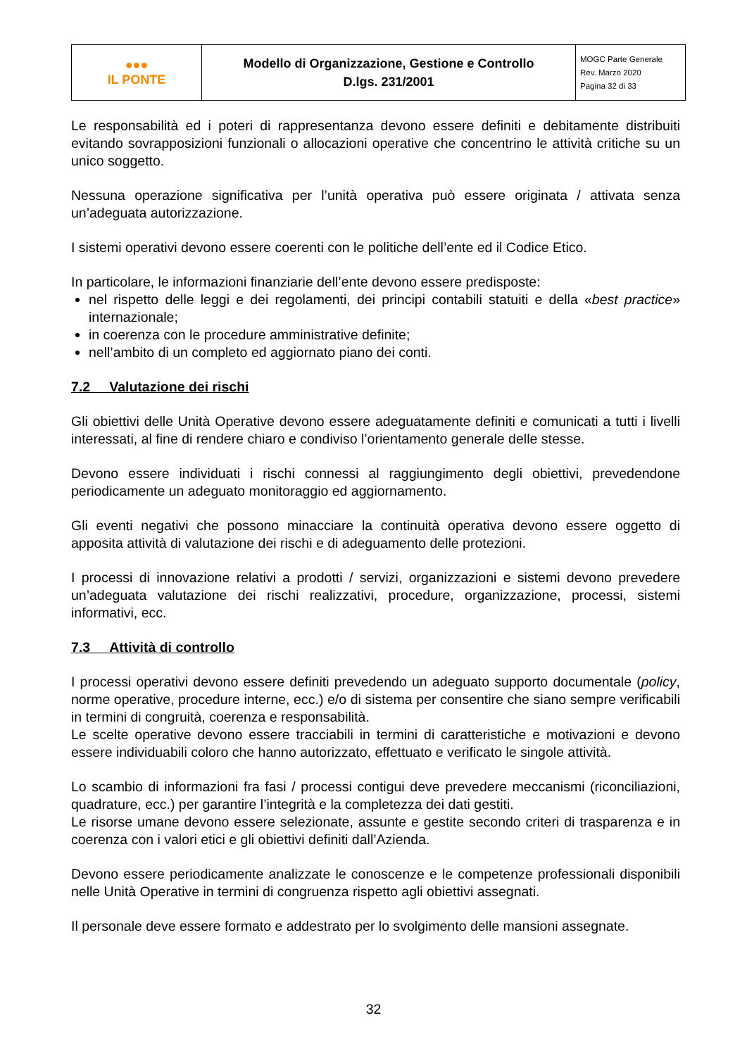| ●●● IL PONTE | Modello di Organizzazione, Gestione e Controllo D.lgs. 231/2001 | MOGC Parte Generale Rev. Marzo 2020 Pagina 32 di 33 |
Le responsabilità ed i poteri di rappresentanza devono essere definiti e debitamente distribuiti evitando sovrapposizioni funzionali o allocazioni operative che concentrino le attività critiche su un unico soggetto.
Nessuna operazione significativa per l’unità operativa può essere originata / attivata senza un’adeguata autorizzazione.
I sistemi operativi devono essere coerenti con le politiche dell’ente ed il Codice Etico.
In particolare, le informazioni finanziarie dell’ente devono essere predisposte:
nel rispetto delle leggi e dei regolamenti, dei principi contabili statuiti e della «best practice» internazionale;
in coerenza con le procedure amministrative definite;
nell’ambito di un completo ed aggiornato piano dei conti.
7.2 Valutazione dei rischi
Gli obiettivi delle Unità Operative devono essere adeguatamente definiti e comunicati a tutti i livelli interessati, al fine di rendere chiaro e condiviso l’orientamento generale delle stesse.
Devono essere individuati i rischi connessi al raggiungimento degli obiettivi, prevedendone periodicamente un adeguato monitoraggio ed aggiornamento.
Gli eventi negativi che possono minacciare la continuità operativa devono essere oggetto di apposita attività di valutazione dei rischi e di adeguamento delle protezioni.
I processi di innovazione relativi a prodotti / servizi, organizzazioni e sistemi devono prevedere un’adeguata valutazione dei rischi realizzativi, procedure, organizzazione, processi, sistemi informativi, ecc.
7.3 Attività di controllo
I processi operativi devono essere definiti prevedendo un adeguato supporto documentale (policy, norme operative, procedure interne, ecc.) e/o di sistema per consentire che siano sempre verificabili in termini di congruità, coerenza e responsabilità.
Le scelte operative devono essere tracciabili in termini di caratteristiche e motivazioni e devono essere individuabili coloro che hanno autorizzato, effettuato e verificato le singole attività.
Lo scambio di informazioni fra fasi / processi contigui deve prevedere meccanismi (riconciliazioni, quadrature, ecc.) per garantire l’integrità e la completezza dei dati gestiti.
Le risorse umane devono essere selezionate, assunte e gestite secondo criteri di trasparenza e in coerenza con i valori etici e gli obiettivi definiti dall’Azienda.
Devono essere periodicamente analizzate le conoscenze e le competenze professionali disponibili nelle Unità Operative in termini di congruenza rispetto agli obiettivi assegnati.
Il personale deve essere formato e addestrato per lo svolgimento delle mansioni assegnate.
32